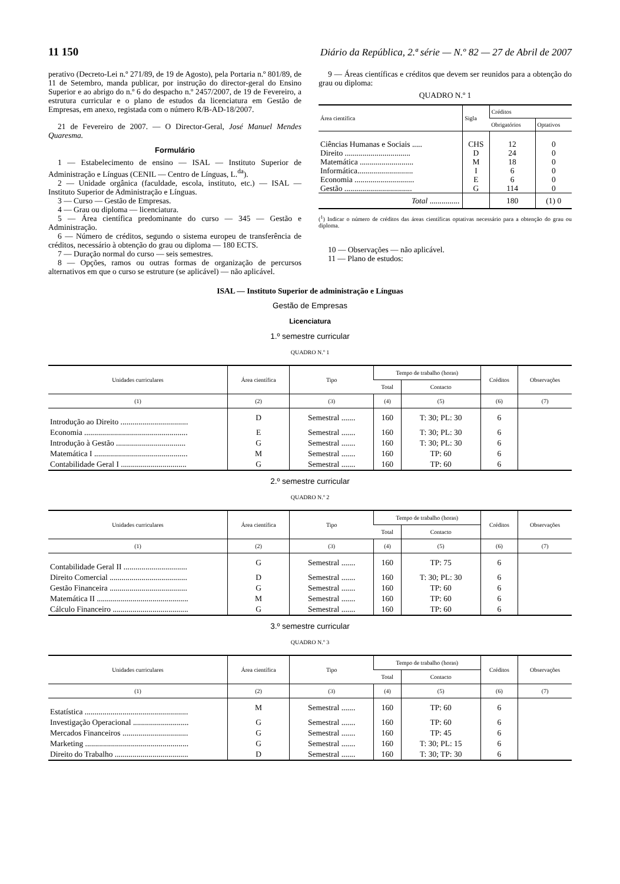11 150 Diário da República, 2.ª série — N.º 82 — 27 de Abril de 2007
perativo (Decreto-Lei n.º 271/89, de 19 de Agosto), pela Portaria n.º 801/89, de 11 de Setembro, manda publicar, por instrução do director-geral do Ensino Superior e ao abrigo do n.º 6 do despacho n.º 2457/2007, de 19 de Fevereiro, a estrutura curricular e o plano de estudos da licenciatura em Gestão de Empresas, em anexo, registada com o número R/B-AD-18/2007.
21 de Fevereiro de 2007. — O Director-Geral, José Manuel Mendes Quaresma.
Formulário
1 — Estabelecimento de ensino — ISAL — Instituto Superior de Administração e Línguas (CENIL — Centro de Línguas, L.<sup>da</sup>).
2 — Unidade orgânica (faculdade, escola, instituto, etc.) — ISAL — Instituto Superior de Administração e Línguas.
3 — Curso — Gestão de Empresas.
4 — Grau ou diploma — licenciatura.
5 — Área científica predominante do curso — 345 — Gestão e Administração.
6 — Número de créditos, segundo o sistema europeu de transferência de créditos, necessário à obtenção do grau ou diploma — 180 ECTS.
7 — Duração normal do curso — seis semestres.
8 — Opções, ramos ou outras formas de organização de percursos alternativos em que o curso se estruture (se aplicável) — não aplicável.
9 — Áreas científicas e créditos que devem ser reunidos para a obtenção do grau ou diploma:
QUADRO N.º 1
| Área científica | Sigla | Créditos | |
| --- | --- | --- | --- |
| | | Obrigatórios | Optativos |
| Ciências Humanas e Sociais ..... | CHS | 12 | 0 |
| Direito ................................. | D | 24 | 0 |
| Matemática ........................... | M | 18 | 0 |
| Informática............................ | I | 6 | 0 |
| Economia .............................. | E | 6 | 0 |
| Gestão .................................. | G | 114 | 0 |
| Total ............... | | 180 | (1) 0 |
(<sup>1</sup>) Indicar o número de créditos das áreas científicas optativas necessário para a obtenção do grau ou diploma.
10 — Observações — não aplicável.
11 — Plano de estudos:
ISAL — Instituto Superior de administração e Línguas
Gestão de Empresas
Licenciatura
1.º semestre curricular
QUADRO N.º 1
| Unidades curriculares | Área científica | Tipo | Tempo de trabalho (horas) | | Créditos | Observações |
| --- | --- | --- | --- | --- | --- | --- |
| | | | Total | Contacto | | |
| (1) | (2) | (3) | (4) | (5) | (6) | (7) |
| Introdução ao Direito .................................. | D | Semestral ....... | 160 | T: 30; PL: 30 | 6 | |
| Economia .................................................... | E | Semestral ....... | 160 | T: 30; PL: 30 | 6 | |
| Introdução à Gestão ................................... | G | Semestral ....... | 160 | T: 30; PL: 30 | 6 | |
| Matemática I ............................................... | M | Semestral ....... | 160 | TP: 60 | 6 | |
| Contabilidade Geral I ................................. | G | Semestral ....... | 160 | TP: 60 | 6 | |
2.º semestre curricular
QUADRO N.º 2
| Unidades curriculares | Área científica | Tipo | Tempo de trabalho (horas) | | Créditos | Observações |
| --- | --- | --- | --- | --- | --- | --- |
| | | | Total | Contacto | | |
| (1) | (2) | (3) | (4) | (5) | (6) | (7) |
| Contabilidade Geral II ................................ | G | Semestral ....... | 160 | TP: 75 | 6 | |
| Direito Comercial ....................................... | D | Semestral ....... | 160 | T: 30; PL: 30 | 6 | |
| Gestão Financeira ....................................... | G | Semestral ....... | 160 | TP: 60 | 6 | |
| Matemática II .............................................. | M | Semestral ....... | 160 | TP: 60 | 6 | |
| Cálculo Financeiro ...................................... | G | Semestral ....... | 160 | TP: 60 | 6 | |
3.º semestre curricular
QUADRO N.º 3
| Unidades curriculares | Área científica | Tipo | Tempo de trabalho (horas) | | Créditos | Observações |
| --- | --- | --- | --- | --- | --- | --- |
| | | | Total | Contacto | | |
| (1) | (2) | (3) | (4) | (5) | (6) | (7) |
| Estatística .................................................... | M | Semestral ....... | 160 | TP: 60 | 6 | |
| Investigação Operacional ............................ | G | Semestral ....... | 160 | TP: 60 | 6 | |
| Mercados Financeiros ................................. | G | Semestral ....... | 160 | TP: 45 | 6 | |
| Marketing .................................................... | G | Semestral ....... | 160 | T: 30; PL: 15 | 6 | |
| Direito do Trabalho ..................................... | D | Semestral ....... | 160 | T: 30; TP: 30 | 6 | |